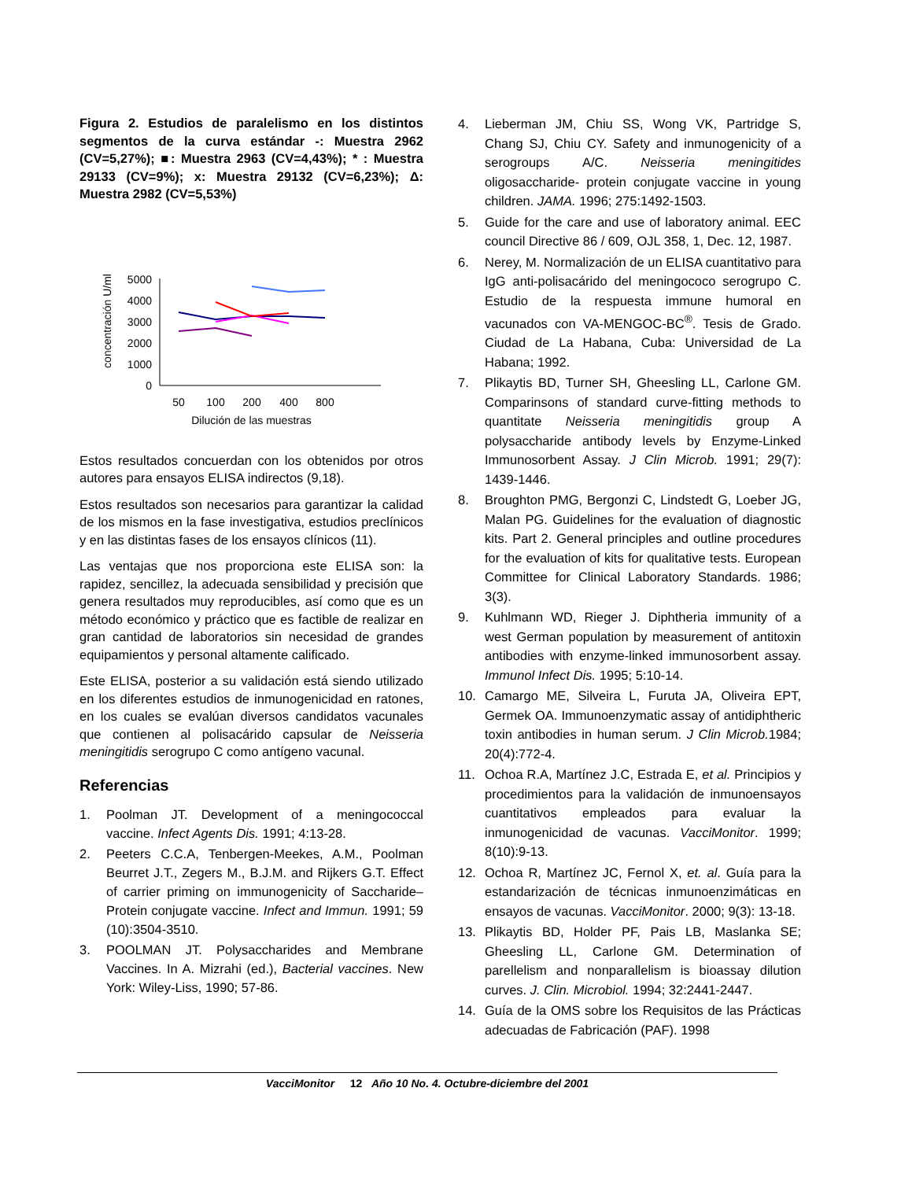Figura 2. Estudios de paralelismo en los distintos segmentos de la curva estándar -: Muestra 2962 (CV=5,27%); ■: Muestra 2963 (CV=4,43%); * : Muestra 29133 (CV=9%); x: Muestra 29132 (CV=6,23%); Δ: Muestra 2982 (CV=5,53%)
concentración U/ml
5000
4000
3000
2000
1000
0
50
100
200
400
800
Dilución de las muestras
Estos resultados concuerdan con los obtenidos por otros autores para ensayos ELISA indirectos (9,18).
Estos resultados son necesarios para garantizar la calidad de los mismos en la fase investigativa, estudios preclínicos y en las distintas fases de los ensayos clínicos (11).
Las ventajas que nos proporciona este ELISA son: la rapidez, sencillez, la adecuada sensibilidad y precisión que genera resultados muy reproducibles, así como que es un método económico y práctico que es factible de realizar en gran cantidad de laboratorios sin necesidad de grandes equipamientos y personal altamente calificado.
Este ELISA, posterior a su validación está siendo utilizado en los diferentes estudios de inmunogenicidad en ratones, en los cuales se evalúan diversos candidatos vacunales que contienen al polisacárido capsular de Neisseria meningitidis serogrupo C como antígeno vacunal.
Referencias
1. Poolman JT. Development of a meningococcal vaccine. Infect Agents Dis. 1991; 4:13-28.
2. Peeters C.C.A, Tenbergen-Meekes, A.M., Poolman Beurret J.T., Zegers M., B.J.M. and Rijkers G.T. Effect of carrier priming on immunogenicity of Saccharide–Protein conjugate vaccine. Infect and Immun. 1991; 59 (10):3504-3510.
3. POOLMAN JT. Polysaccharides and Membrane Vaccines. In A. Mizrahi (ed.), Bacterial vaccines. New York: Wiley-Liss, 1990; 57-86.
4. Lieberman JM, Chiu SS, Wong VK, Partridge S, Chang SJ, Chiu CY. Safety and inmunogenicity of a serogroups A/C. Neisseria meningitides oligosaccharide- protein conjugate vaccine in young children. JAMA. 1996; 275:1492-1503.
5. Guide for the care and use of laboratory animal. EEC council Directive 86 / 609, OJL 358, 1, Dec. 12, 1987.
6. Nerey, M. Normalización de un ELISA cuantitativo para IgG anti-polisacárido del meningococo serogrupo C. Estudio de la respuesta immune humoral en vacunados con VA-MENGOC-BC<sup>®</sup>. Tesis de Grado. Ciudad de La Habana, Cuba: Universidad de La Habana; 1992.
7. Plikaytis BD, Turner SH, Gheesling LL, Carlone GM. Comparinsons of standard curve-fitting methods to quantitate Neisseria meningitidis group A polysaccharide antibody levels by Enzyme-Linked Immunosorbent Assay. J Clin Microb. 1991; 29(7): 1439-1446.
8. Broughton PMG, Bergonzi C, Lindstedt G, Loeber JG, Malan PG. Guidelines for the evaluation of diagnostic kits. Part 2. General principles and outline procedures for the evaluation of kits for qualitative tests. European Committee for Clinical Laboratory Standards. 1986; 3(3).
9. Kuhlmann WD, Rieger J. Diphtheria immunity of a west German population by measurement of antitoxin antibodies with enzyme-linked immunosorbent assay. Immunol Infect Dis. 1995; 5:10-14.
10. Camargo ME, Silveira L, Furuta JA, Oliveira EPT, Germek OA. Immunoenzymatic assay of antidiphtheric toxin antibodies in human serum. J Clin Microb. 1984; 20(4):772-4.
11. Ochoa R.A, Martínez J.C, Estrada E, et al. Principios y procedimientos para la validación de inmunoensayos cuantitativos empleados para evaluar la inmunogenicidad de vacunas. VacciMonitor. 1999; 8(10):9-13.
12. Ochoa R, Martínez JC, Fernol X, et. al. Guía para la estandarización de técnicas inmunoenzimáticas en ensayos de vacunas. VacciMonitor. 2000; 9(3): 13-18.
13. Plikaytis BD, Holder PF, Pais LB, Maslanka SE; Gheesling LL, Carlone GM. Determination of parellelism and nonparallelism is bioassay dilution curves. J. Clin. Microbiol. 1994; 32:2441-2447.
14. Guía de la OMS sobre los Requisitos de las Prácticas adecuadas de Fabricación (PAF). 1998
VacciMonitor 12 Año 10 No. 4. Octubre-diciembre del 2001